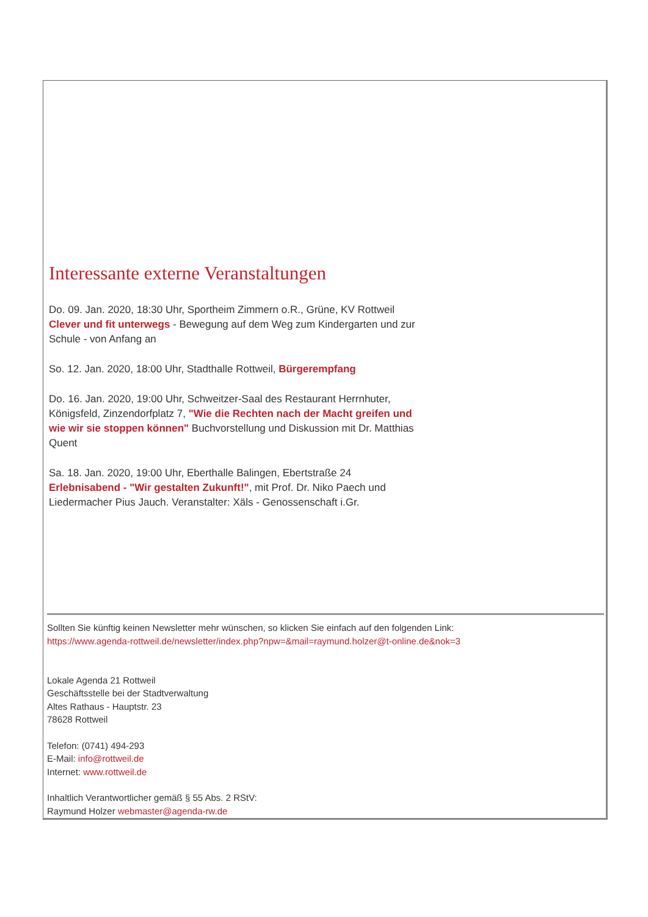Interessante externe Veranstaltungen
Do. 09. Jan. 2020, 18:30 Uhr, Sportheim Zimmern o.R., Grüne, KV Rottweil
Clever und fit unterwegs - Bewegung auf dem Weg zum Kindergarten und zur Schule - von Anfang an
So. 12. Jan. 2020, 18:00 Uhr, Stadthalle Rottweil, Bürgerempfang
Do. 16. Jan. 2020, 19:00 Uhr, Schweitzer-Saal des Restaurant Herrnhuter, Königsfeld, Zinzendorfplatz 7, "Wie die Rechten nach der Macht greifen und wie wir sie stoppen können" Buchvorstellung und Diskussion mit Dr. Matthias Quent
Sa. 18. Jan. 2020, 19:00 Uhr, Eberthalle Balingen, Ebertstraße 24
Erlebnisabend - "Wir gestalten Zukunft!", mit Prof. Dr. Niko Paech und Liedermacher Pius Jauch. Veranstalter: Xäls - Genossenschaft i.Gr.
Sollten Sie künftig keinen Newsletter mehr wünschen, so klicken Sie einfach auf den folgenden Link:
https://www.agenda-rottweil.de/newsletter/index.php?npw=&mail=raymund.holzer@t-online.de&nok=3
Lokale Agenda 21 Rottweil
Geschäftsstelle bei der Stadtverwaltung
Altes Rathaus - Hauptstr. 23
78628 Rottweil
Telefon: (0741) 494-293
E-Mail: info@rottweil.de
Internet: www.rottweil.de
Inhaltlich Verantwortlicher gemäß § 55 Abs. 2 RStV:
Raymund Holzer webmaster@agenda-rw.de